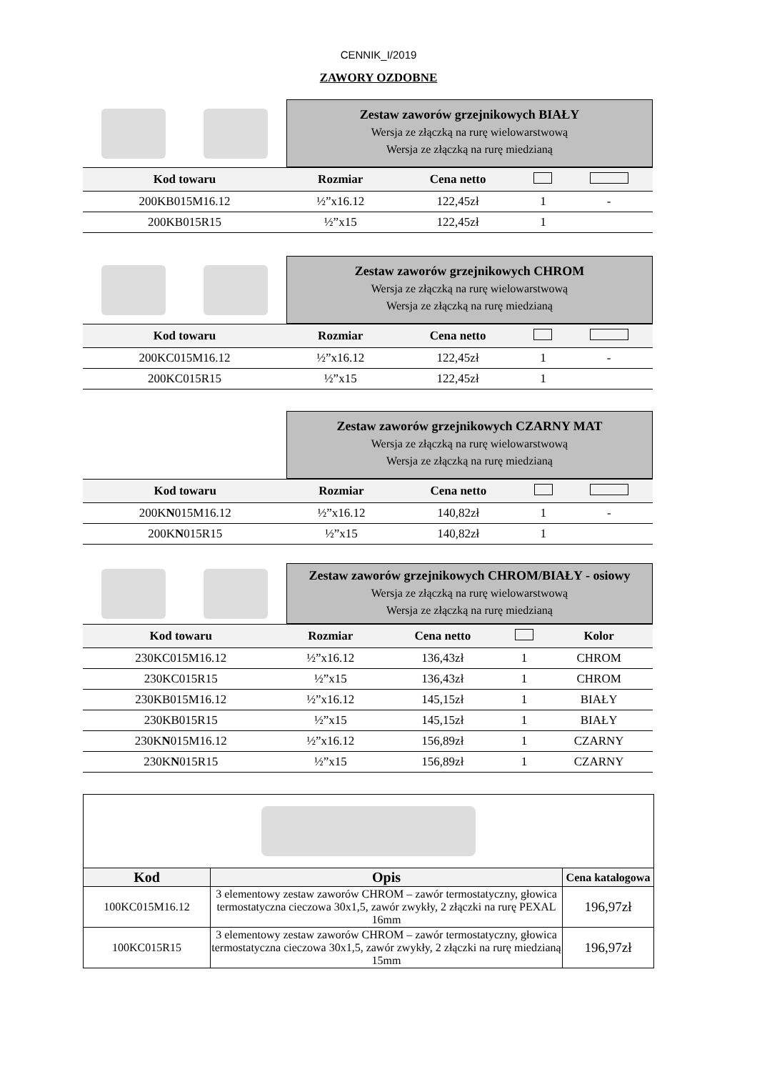CENNIK_I/2019
ZAWORY OZDOBNE
Zestaw zaworów grzejnikowych BIAŁY
Wersja ze złączką na rurę wielowarstwową
Wersja ze złączką na rurę miedzianą
| Kod towaru | Rozmiar | Cena netto | | |
| --- | --- | --- | --- | --- |
| 200KB015M16.12 | ½”x16.12 | 122,45zł | 1 | - |
| 200KB015R15 | ½”x15 | 122,45zł | 1 | |
Zestaw zaworów grzejnikowych CHROM
Wersja ze złączką na rurę wielowarstwową
Wersja ze złączką na rurę miedzianą
| Kod towaru | Rozmiar | Cena netto | | |
| --- | --- | --- | --- | --- |
| 200KC015M16.12 | ½”x16.12 | 122,45zł | 1 | - |
| 200KC015R15 | ½”x15 | 122,45zł | 1 | |
Zestaw zaworów grzejnikowych CZARNY MAT
Wersja ze złączką na rurę wielowarstwową
Wersja ze złączką na rurę miedzianą
| Kod towaru | Rozmiar | Cena netto | | |
| --- | --- | --- | --- | --- |
| 200K N 015M16.12 | ½”x16.12 | 140,82zł | 1 | - |
| 200K N 015R15 | ½”x15 | 140,82zł | 1 | |
Zestaw zaworów grzejnikowych CHROM/BIAŁY - osiowy
Wersja ze złączką na rurę wielowarstwową
Wersja ze złączką na rurę miedzianą
| Kod towaru | Rozmiar | Cena netto | | Kolor |
| --- | --- | --- | --- | --- |
| 230KC015M16.12 | ½”x16.12 | 136,43zł | 1 | CHROM |
| 230KC015R15 | ½”x15 | 136,43zł | 1 | CHROM |
| 230KB015M16.12 | ½”x16.12 | 145,15zł | 1 | BIAŁY |
| 230KB015R15 | ½”x15 | 145,15zł | 1 | BIAŁY |
| 230K N 015M16.12 | ½”x16.12 | 156,89zł | 1 | CZARNY |
| 230K N 015R15 | ½”x15 | 156,89zł | 1 | CZARNY |
| Kod | Opis | Cena katalogowa |
| --- | --- | --- |
| 100KC015M16.12 | 3 elementowy zestaw zaworów CHROM – zawór termostatyczny, głowica termostatyczna cieczowa 30x1,5, zawór zwykły, 2 złączki na rurę PEXAL 16mm | 196,97zł |
| 100KC015R15 | 3 elementowy zestaw zaworów CHROM – zawór termostatyczny, głowica termostatyczna cieczowa 30x1,5, zawór zwykły, 2 złączki na rurę miedzianą 15mm | 196,97zł |